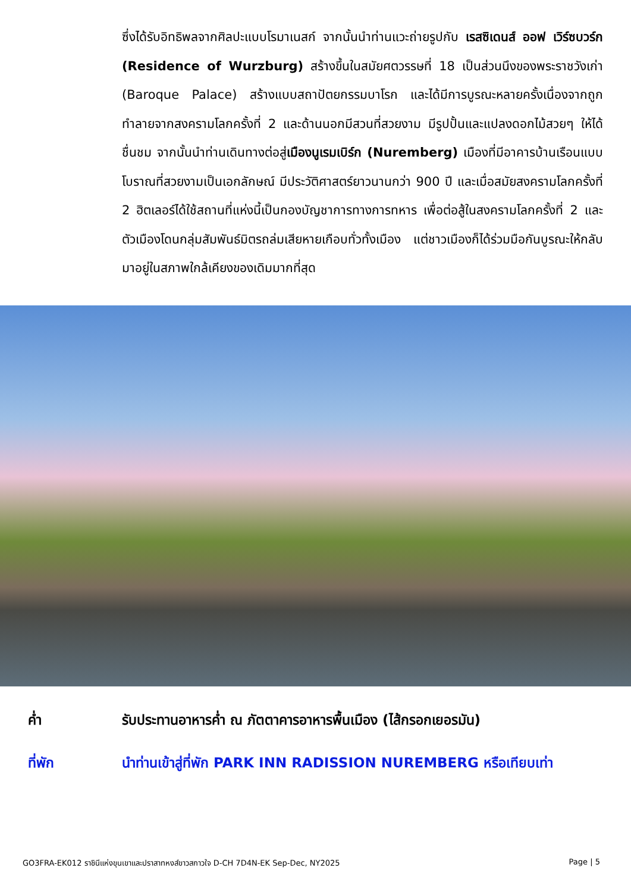ซึ่งได้รับอิทธิพลจากศิลปะแบบโรมาเนสก์ จากนั้นนำท่านแวะถ่ายรูปกับ เรสซิเดนส์ ออฟ เวิร์ซบวร์ก (Residence of Wurzburg) สร้างขึ้นในสมัยศตวรรษที่ 18 เป็นส่วนนึงของพระราชวังเก่า (Baroque Palace) สร้างแบบสถาปัตยกรรมบาโรก และได้มีการบูรณะหลายครั้งเนื่องจากถูกทำลายจากสงครามโลกครั้งที่ 2 และด้านนอกมีสวนที่สวยงาม มีรูปปั้นและแปลงดอกไม้สวยๆ ให้ได้ชื่นชม จากนั้นนำท่านเดินทางต่อสู่เมืองนูเรมเบิร์ก (Nuremberg) เมืองที่มีอาคารบ้านเรือนแบบโบราณที่สวยงามเป็นเอกลักษณ์ มีประวัติศาสตร์ยาวนานกว่า 900 ปี และเมื่อสมัยสงครามโลกครั้งที่ 2 ฮิตเลอร์ได้ใช้สถานที่แห่งนี้เป็นกองบัญชาการทางการทหาร เพื่อต่อสู้ในสงครามโลกครั้งที่ 2 และตัวเมืองโดนกลุ่มสัมพันธ์มิตรถล่มเสียหายเกือบทั่วทั้งเมือง แต่ชาวเมืองก็ได้ร่วมมือกันบูรณะให้กลับมาอยู่ในสภาพใกล้เคียงของเดิมมากที่สุด
ค่ำ รับประทานอาหารค่ำ ณ ภัตตาคารอาหารพื้นเมือง (ไส้กรอกเยอรมัน)
ที่พัก นำท่านเข้าสู่ที่พัก PARK INN RADISSION NUREMBERG หรือเทียบเท่า
GO3FRA-EK012 ราชินีแห่งขุนเขาและปราสาทหงส์ขาวสกาวใจ D-CH 7D4N-EK Sep-Dec, NY2025 Page | 5